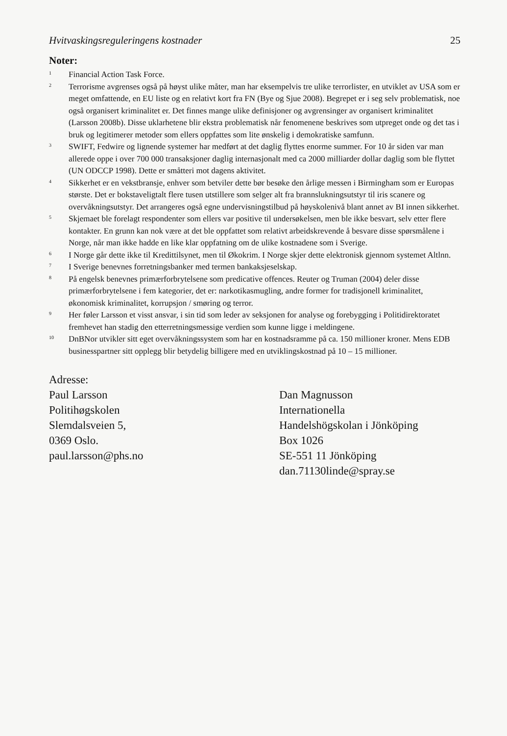Hvitvaskingsreguleringens kostnader 25
Noter:
<sup>1</sup>
Financial Action Task Force.
<sup>2</sup>
Terrorisme avgrenses også på høyst ulike måter, man har eksempelvis tre ulike terrorlister, en utviklet av USA som er meget omfattende, en EU liste og en relativt kort fra FN (Bye og Sjue 2008). Begrepet er i seg selv problematisk, noe også organisert kriminalitet er. Det finnes mange ulike definisjoner og avgrensinger av organisert kriminalitet (Larsson 2008b). Disse uklarhetene blir ekstra problematisk når fenomenene beskrives som utpreget onde og det tas i bruk og legitimerer metoder som ellers oppfattes som lite ønskelig i demokratiske samfunn.
<sup>3</sup>
SWIFT, Fedwire og lignende systemer har medført at det daglig flyttes enorme summer. For 10 år siden var man allerede oppe i over 700 000 transaksjoner daglig internasjonalt med ca 2000 milliarder dollar daglig som ble flyttet (UN ODCCP 1998). Dette er småtteri mot dagens aktivitet.
<sup>4</sup>
Sikkerhet er en vekstbransje, enhver som betviler dette bør besøke den årlige messen i Birmingham som er Europas største. Det er bokstaveligtalt flere tusen utstillere som selger alt fra brannslukningsutstyr til iris scanere og overvåkningsutstyr. Det arrangeres også egne undervisningstilbud på høyskolenivå blant annet av BI innen sikkerhet.
<sup>5</sup>
Skjemaet ble forelagt respondenter som ellers var positive til undersøkelsen, men ble ikke besvart, selv etter flere kontakter. En grunn kan nok være at det ble oppfattet som relativt arbeidskrevende å besvare disse spørsmålene i Norge, når man ikke hadde en like klar oppfatning om de ulike kostnadene som i Sverige.
<sup>6</sup>
I Norge går dette ikke til Kredittilsynet, men til Økokrim. I Norge skjer dette elektronisk gjennom systemet Altlnn.
<sup>7</sup>
I Sverige benevnes forretningsbanker med termen bankaksjeselskap.
<sup>8</sup>
På engelsk benevnes primærforbrytelsene som predicative offences. Reuter og Truman (2004) deler disse primærforbrytelsene i fem kategorier, det er: narkotikasmugling, andre former for tradisjonell kriminalitet, økonomisk kriminalitet, korrupsjon / smøring og terror.
<sup>9</sup>
Her føler Larsson et visst ansvar, i sin tid som leder av seksjonen for analyse og forebygging i Politidirektoratet fremhevet han stadig den etterretningsmessige verdien som kunne ligge i meldingene.
<sup>10</sup>
DnBNor utvikler sitt eget overvåkningssystem som har en kostnadsramme på ca. 150 millioner kroner. Mens EDB businesspartner sitt opplegg blir betydelig billigere med en utviklingskostnad på 10 – 15 millioner.
Adresse:
Paul Larsson
Politihøgskolen
Slemdalsveien 5,
0369 Oslo.
paul.larsson@phs.no
Dan Magnusson
Internationella
Handelshögskolan i Jönköping
Box 1026
SE-551 11 Jönköping
dan.71130linde@spray.se